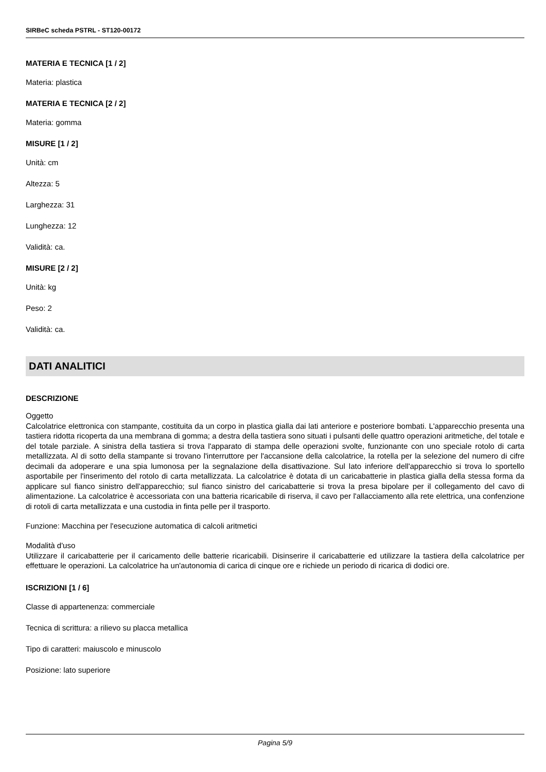SIRBeC scheda PSTRL - ST120-00172
MATERIA E TECNICA [1 / 2]
Materia: plastica
MATERIA E TECNICA [2 / 2]
Materia: gomma
MISURE [1 / 2]
Unità: cm
Altezza: 5
Larghezza: 31
Lunghezza: 12
Validità: ca.
MISURE [2 / 2]
Unità: kg
Peso: 2
Validità: ca.
DATI ANALITICI
DESCRIZIONE
Oggetto
Calcolatrice elettronica con stampante, costituita da un corpo in plastica gialla dai lati anteriore e posteriore bombati. L'apparecchio presenta una tastiera ridotta ricoperta da una membrana di gomma; a destra della tastiera sono situati i pulsanti delle quattro operazioni aritmetiche, del totale e del totale parziale. A sinistra della tastiera si trova l'apparato di stampa delle operazioni svolte, funzionante con uno speciale rotolo di carta metallizzata. Al di sotto della stampante si trovano l'interruttore per l'accansione della calcolatrice, la rotella per la selezione del numero di cifre decimali da adoperare e una spia lumonosa per la segnalazione della disattivazione. Sul lato inferiore dell'apparecchio si trova lo sportello asportabile per l'inserimento del rotolo di carta metallizzata. La calcolatrice è dotata di un caricabatterie in plastica gialla della stessa forma da applicare sul fianco sinistro dell'apparecchio; sul fianco sinistro del caricabatterie si trova la presa bipolare per il collegamento del cavo di alimentazione. La calcolatrice è accessoriata con una batteria ricaricabile di riserva, il cavo per l'allacciamento alla rete elettrica, una confenzione di rotoli di carta metallizzata e una custodia in finta pelle per il trasporto.
Funzione: Macchina per l'esecuzione automatica di calcoli aritmetici
Modalità d'uso
Utilizzare il caricabatterie per il caricamento delle batterie ricaricabili. Disinserire il caricabatterie ed utilizzare la tastiera della calcolatrice per effettuare le operazioni. La calcolatrice ha un'autonomia di carica di cinque ore e richiede un periodo di ricarica di dodici ore.
ISCRIZIONI [1 / 6]
Classe di appartenenza: commerciale
Tecnica di scrittura: a rilievo su placca metallica
Tipo di caratteri: maiuscolo e minuscolo
Posizione: lato superiore
Pagina 5/9